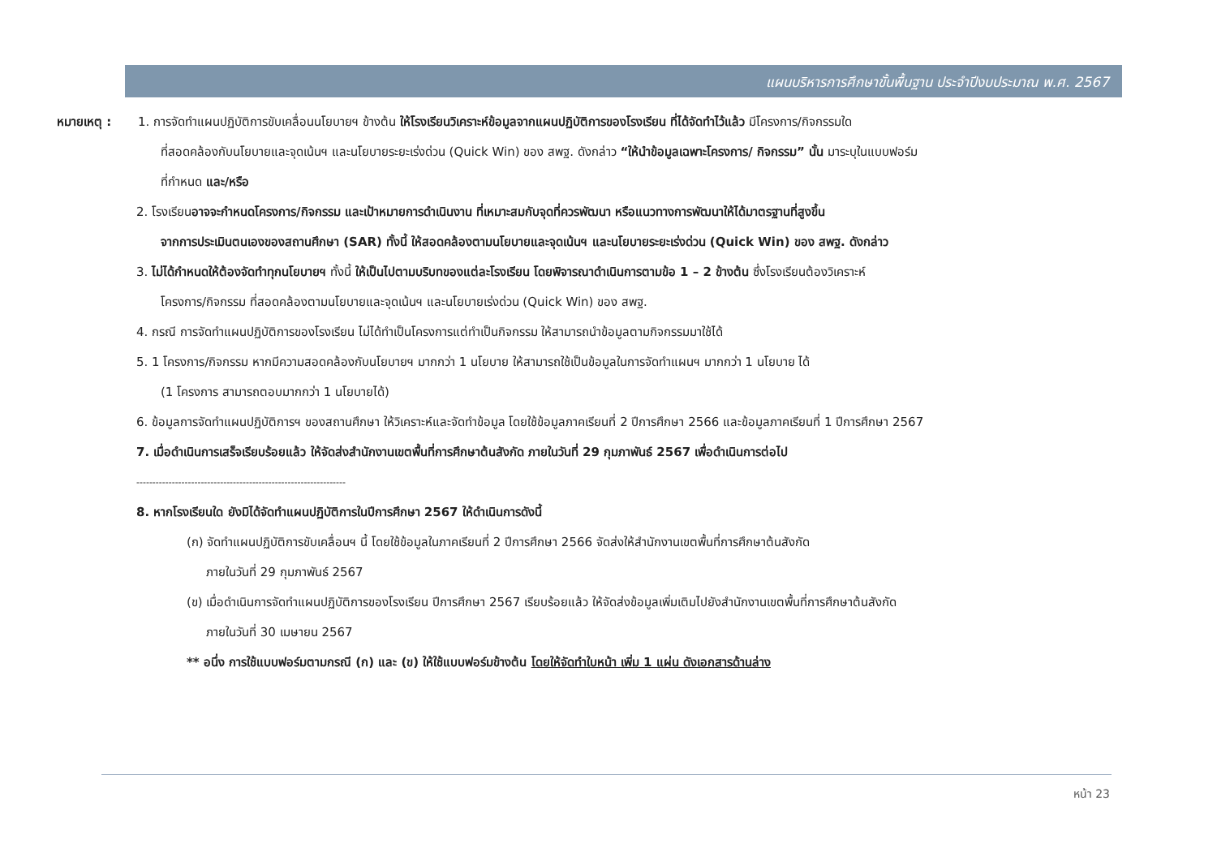แผนบริหารการศึกษาขั้นพื้นฐาน ประจำปีงบประมาณ พ.ศ. 2567
หมายเหตุ : 1. การจัดทำแผนปฏิบัติการขับเคลื่อนนโยบายฯ ข้างต้น ให้โรงเรียนวิเคราะห์ข้อมูลจากแผนปฏิบัติการของโรงเรียน ที่ได้จัดทำไว้แล้ว มีโครงการ/กิจกรรมใด
ที่สอดคล้องกับนโยบายและจุดเน้นฯ และนโยบายระยะเร่งด่วน (Quick Win) ของ สพฐ. ดังกล่าว “ให้นำข้อมูลเฉพาะโครงการ/ กิจกรรม” นั้น มาระบุในแบบฟอร์ม
ที่กำหนด และ/หรือ
2. โรงเรียนอาจจะกำหนดโครงการ/กิจกรรม และเป้าหมายการดำเนินงาน ที่เหมาะสมกับจุดที่ควรพัฒนา หรือแนวทางการพัฒนาให้ได้มาตรฐานที่สูงขึ้น
จากการประเมินตนเองของสถานศึกษา (SAR) ทั้งนี้ ให้สอดคล้องตามนโยบายและจุดเน้นฯ และนโยบายระยะเร่งด่วน (Quick Win) ของ สพฐ. ดังกล่าว
3. ไม่ได้กำหนดให้ต้องจัดทำทุกนโยบายฯ ทั้งนี้ ให้เป็นไปตามบริบทของแต่ละโรงเรียน โดยพิจารณาดำเนินการตามข้อ 1 – 2 ข้างต้น ซึ่งโรงเรียนต้องวิเคราะห์
โครงการ/กิจกรรม ที่สอดคล้องตามนโยบายและจุดเน้นฯ และนโยบายเร่งด่วน (Quick Win) ของ สพฐ.
4. กรณี การจัดทำแผนปฏิบัติการของโรงเรียน ไม่ได้ทำเป็นโครงการแต่ทำเป็นกิจกรรม ให้สามารถนำข้อมูลตามกิจกรรมมาใช้ได้
5. 1 โครงการ/กิจกรรม หากมีความสอดคล้องกับนโยบายฯ มากกว่า 1 นโยบาย ให้สามารถใช้เป็นข้อมูลในการจัดทำแผนฯ มากกว่า 1 นโยบาย ได้
(1 โครงการ สามารถตอบมากกว่า 1 นโยบายได้)
6. ข้อมูลการจัดทำแผนปฏิบัติการฯ ของสถานศึกษา ให้วิเคราะห์และจัดทำข้อมูล โดยใช้ข้อมูลภาคเรียนที่ 2 ปีการศึกษา 2566 และข้อมูลภาคเรียนที่ 1 ปีการศึกษา 2567
7. เมื่อดำเนินการเสร็จเรียบร้อยแล้ว ให้จัดส่งสำนักงานเขตพื้นที่การศึกษาต้นสังกัด ภายในวันที่ 29 กุมภาพันธ์ 2567 เพื่อดำเนินการต่อไป
-----------------------------------------------------------------
8. หากโรงเรียนใด ยังมิได้จัดทำแผนปฏิบัติการในปีการศึกษา 2567 ให้ดำเนินการดังนี้
(ก) จัดทำแผนปฏิบัติการขับเคลื่อนฯ นี้ โดยใช้ข้อมูลในภาคเรียนที่ 2 ปีการศึกษา 2566 จัดส่งให้สำนักงานเขตพื้นที่การศึกษาต้นสังกัด
ภายในวันที่ 29 กุมภาพันธ์ 2567
(ข) เมื่อดำเนินการจัดทำแผนปฏิบัติการของโรงเรียน ปีการศึกษา 2567 เรียบร้อยแล้ว ให้จัดส่งข้อมูลเพิ่มเติมไปยังสำนักงานเขตพื้นที่การศึกษาต้นสังกัด
ภายในวันที่ 30 เมษายน 2567
** อนึ่ง การใช้แบบฟอร์มตามกรณี (ก) และ (ข) ให้ใช้แบบฟอร์มข้างต้น โดยให้จัดทำใบหน้า เพิ่ม 1 แผ่น ดังเอกสารด้านล่าง
หน้า 23